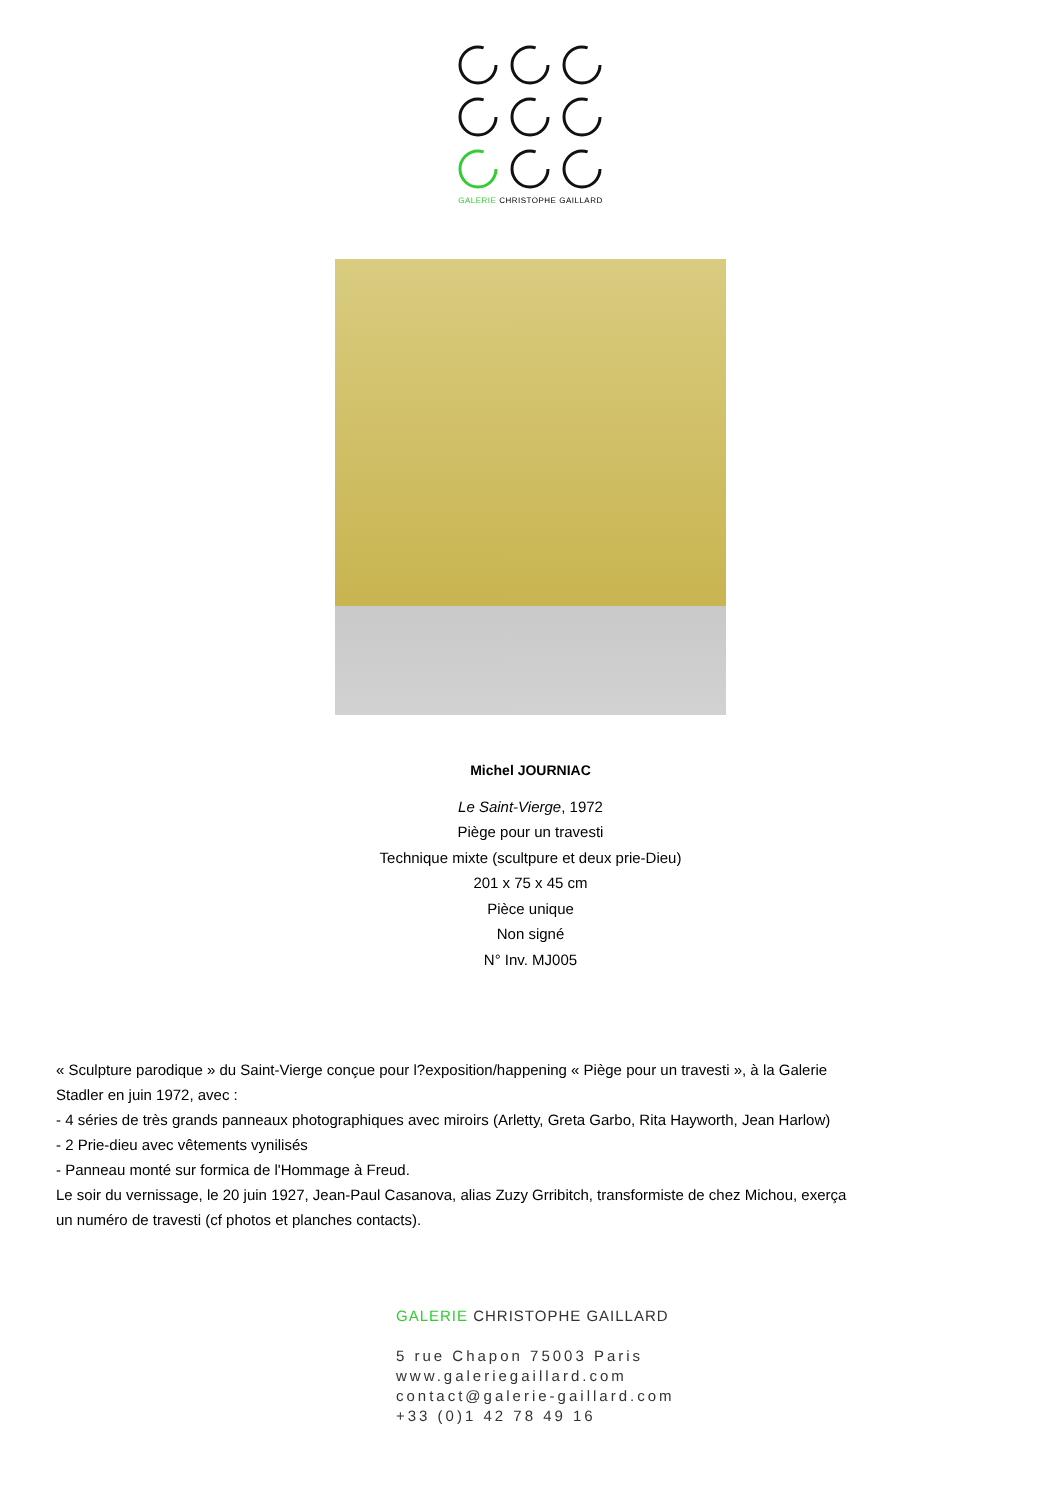GALERIE CHRISTOPHE GAILLARD
Michel JOURNIAC
Le Saint-Vierge, 1972
Piège pour un travesti
Technique mixte (scultpure et deux prie-Dieu)
201 x 75 x 45 cm
Pièce unique
Non signé
N° Inv. MJ005
« Sculpture parodique » du Saint-Vierge conçue pour l?exposition/happening « Piège pour un travesti », à la Galerie Stadler en juin 1972, avec :
- 4 séries de très grands panneaux photographiques avec miroirs (Arletty, Greta Garbo, Rita Hayworth, Jean Harlow)
- 2 Prie-dieu avec vêtements vynilisés
- Panneau monté sur formica de l'Hommage à Freud.
Le soir du vernissage, le 20 juin 1927, Jean-Paul Casanova, alias Zuzy Grribitch, transformiste de chez Michou, exerça un numéro de travesti (cf photos et planches contacts).
GALERIE CHRISTOPHE GAILLARD
5 rue Chapon 75003 Paris
www.galeriegaillard.com
contact@galerie-gaillard.com
+33 (0)1 42 78 49 16